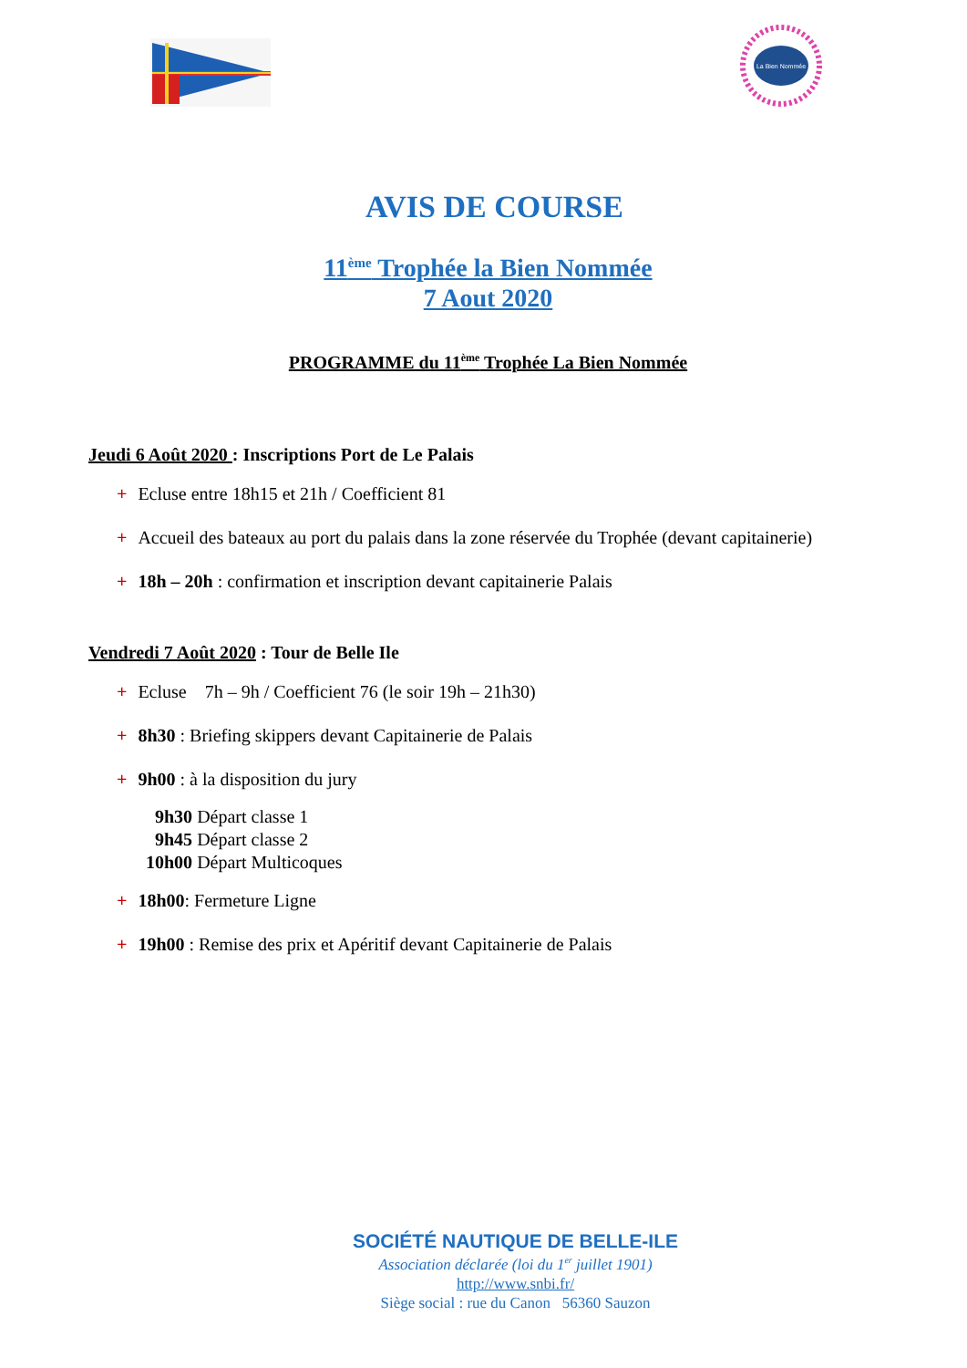La Bien Nommée
AVIS DE COURSE
11<sup>ème</sup> Trophée la Bien Nommée
7 Aout 2020
PROGRAMME du 11<sup>ème</sup> Trophée La Bien Nommée
Jeudi 6 Août 2020 : Inscriptions Port de Le Palais
+ Ecluse entre 18h15 et 21h / Coefficient 81
+ Accueil des bateaux au port du palais dans la zone réservée du Trophée (devant capitainerie)
+ 18h – 20h : confirmation et inscription devant capitainerie Palais
Vendredi 7 Août 2020 : Tour de Belle Ile
+ Ecluse 7h – 9h / Coefficient 76 (le soir 19h – 21h30)
+ 8h30 : Briefing skippers devant Capitainerie de Palais
+ 9h00 : à la disposition du jury
9h30 Départ classe 1
9h45 Départ classe 2
10h00 Départ Multicoques
+ 18h00: Fermeture Ligne
+ 19h00 : Remise des prix et Apéritif devant Capitainerie de Palais
SOCIÉTÉ NAUTIQUE DE BELLE-ILE
Association déclarée (loi du 1<sup>er</sup> juillet 1901)
http://www.snbi.fr/
Siège social : rue du Canon 56360 Sauzon